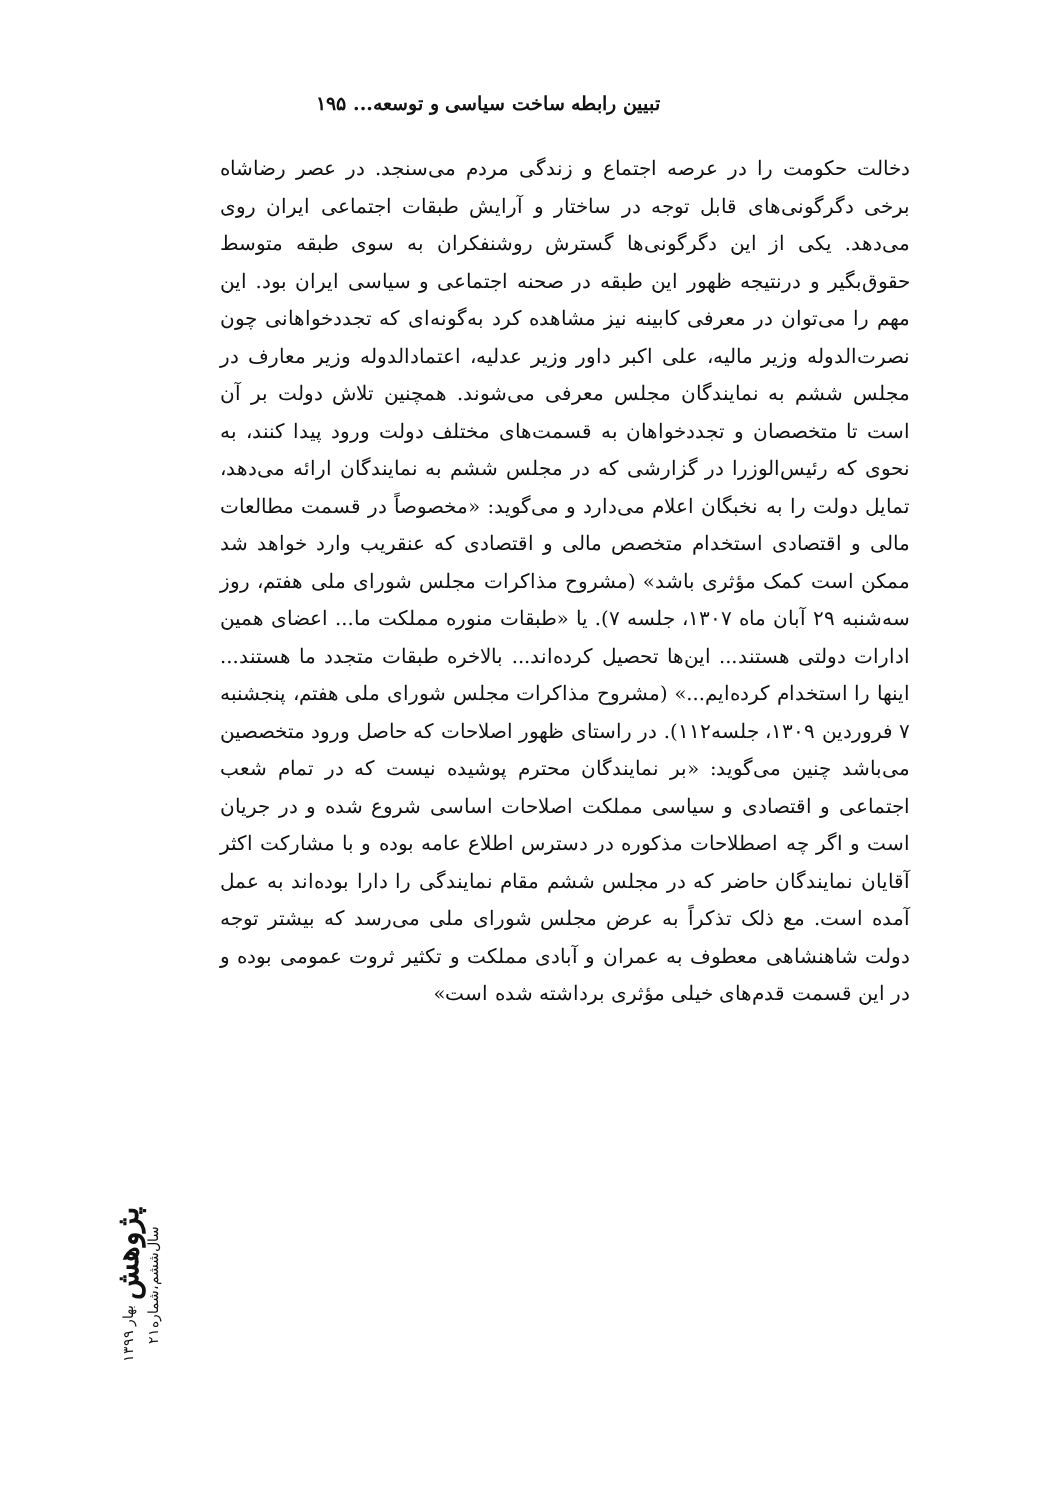تبیین رابطه ساخت سیاسی و توسعه... ۱۹۵
دخالت حکومت را در عرصه اجتماع و زندگی مردم می‌سنجد. در عصر رضاشاه برخی دگرگونی‌های قابل توجه در ساختار و آرایش طبقات اجتماعی ایران روی می‌دهد. یکی از این دگرگونی‌ها گسترش روشنفکران به سوی طبقه متوسط حقوق‌بگیر و درنتیجه ظهور این طبقه در صحنه اجتماعی و سیاسی ایران بود. این مهم را می‌توان در معرفی کابینه نیز مشاهده کرد به‌گونه‌ای که تجددخواهانی چون نصرت‌الدوله وزیر مالیه، علی اکبر داور وزیر عدلیه، اعتمادالدوله وزیر معارف در مجلس ششم به نمایندگان مجلس معرفی می‌شوند. همچنین تلاش دولت بر آن است تا متخصصان و تجددخواهان به قسمت‌های مختلف دولت ورود پیدا کنند، به نحوی که رئیس‌الوزرا در گزارشی که در مجلس ششم به نمایندگان ارائه می‌دهد، تمایل دولت را به نخبگان اعلام می‌دارد و می‌گوید: «مخصوصاً در قسمت مطالعات مالی و اقتصادی استخدام متخصص مالی و اقتصادی که عنقریب وارد خواهد شد ممکن است کمک مؤثری باشد» (مشروح مذاکرات مجلس شورای ملی هفتم، روز سه‌شنبه ۲۹ آبان ماه ۱۳۰۷، جلسه ۷). یا «طبقات منوره مملکت ما... اعضای همین ادارات دولتی هستند... این‌ها تحصیل کرده‌اند... بالاخره طبقات متجدد ما هستند... اینها را استخدام کرده‌ایم...» (مشروح مذاکرات مجلس شورای ملی هفتم، پنجشنبه ۷ فروردین ۱۳۰۹، جلسه۱۱۲). در راستای ظهور اصلاحات که حاصل ورود متخصصین می‌باشد چنین می‌گوید: «بر نمایندگان محترم پوشیده نیست که در تمام شعب اجتماعی و اقتصادی و سیاسی مملکت اصلاحات اساسی شروع شده و در جریان است و اگر چه اصطلاحات مذکوره در دسترس اطلاع عامه بوده و با مشارکت اکثر آقایان نمایندگان حاضر که در مجلس ششم مقام نمایندگی را دارا بوده‌اند به عمل آمده است. مع ذلک تذکراً به عرض مجلس شورای ملی می‌رسد که بیشتر توجه دولت شاهنشاهی معطوف به عمران و آبادی مملکت و تکثیر ثروت عمومی بوده و در این قسمت قدم‌های خیلی مؤثری برداشته شده است»
پژوهش بهار ۱۳۹۹ سال‌ششم،شماره۲۱